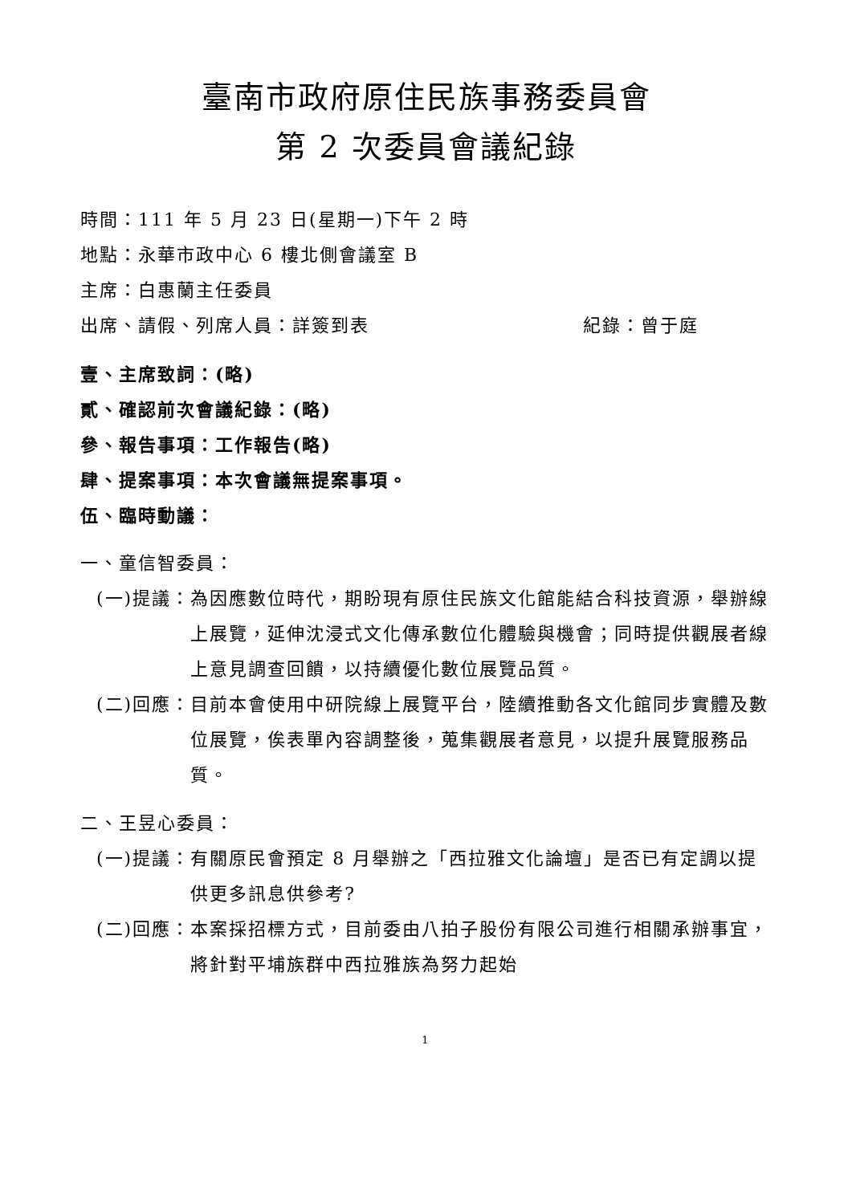臺南市政府原住民族事務委員會
第 2 次委員會議紀錄
時間：111 年 5 月 23 日(星期一)下午 2 時
地點：永華市政中心 6 樓北側會議室 B
主席：白惠蘭主任委員
出席、請假、列席人員：詳簽到表 紀錄：曾于庭
壹、主席致詞：(略)
貳、確認前次會議紀錄：(略)
參、報告事項：工作報告(略)
肆、提案事項：本次會議無提案事項。
伍、臨時動議：
一、童信智委員：
(一)提議： 為因應數位時代，期盼現有原住民族文化館能結合科技資源，舉辦線上展覽，延伸沈浸式文化傳承數位化體驗與機會；同時提供觀展者線上意見調查回饋，以持續優化數位展覽品質。
(二)回應： 目前本會使用中研院線上展覽平台，陸續推動各文化館同步實體及數位展覽，俟表單內容調整後，蒐集觀展者意見，以提升展覽服務品質。
二、王昱心委員：
(一)提議： 有關原民會預定 8 月舉辦之「西拉雅文化論壇」是否已有定調以提供更多訊息供參考?
(二)回應： 本案採招標方式，目前委由八拍子股份有限公司進行相關承辦事宜，將針對平埔族群中西拉雅族為努力起始
1